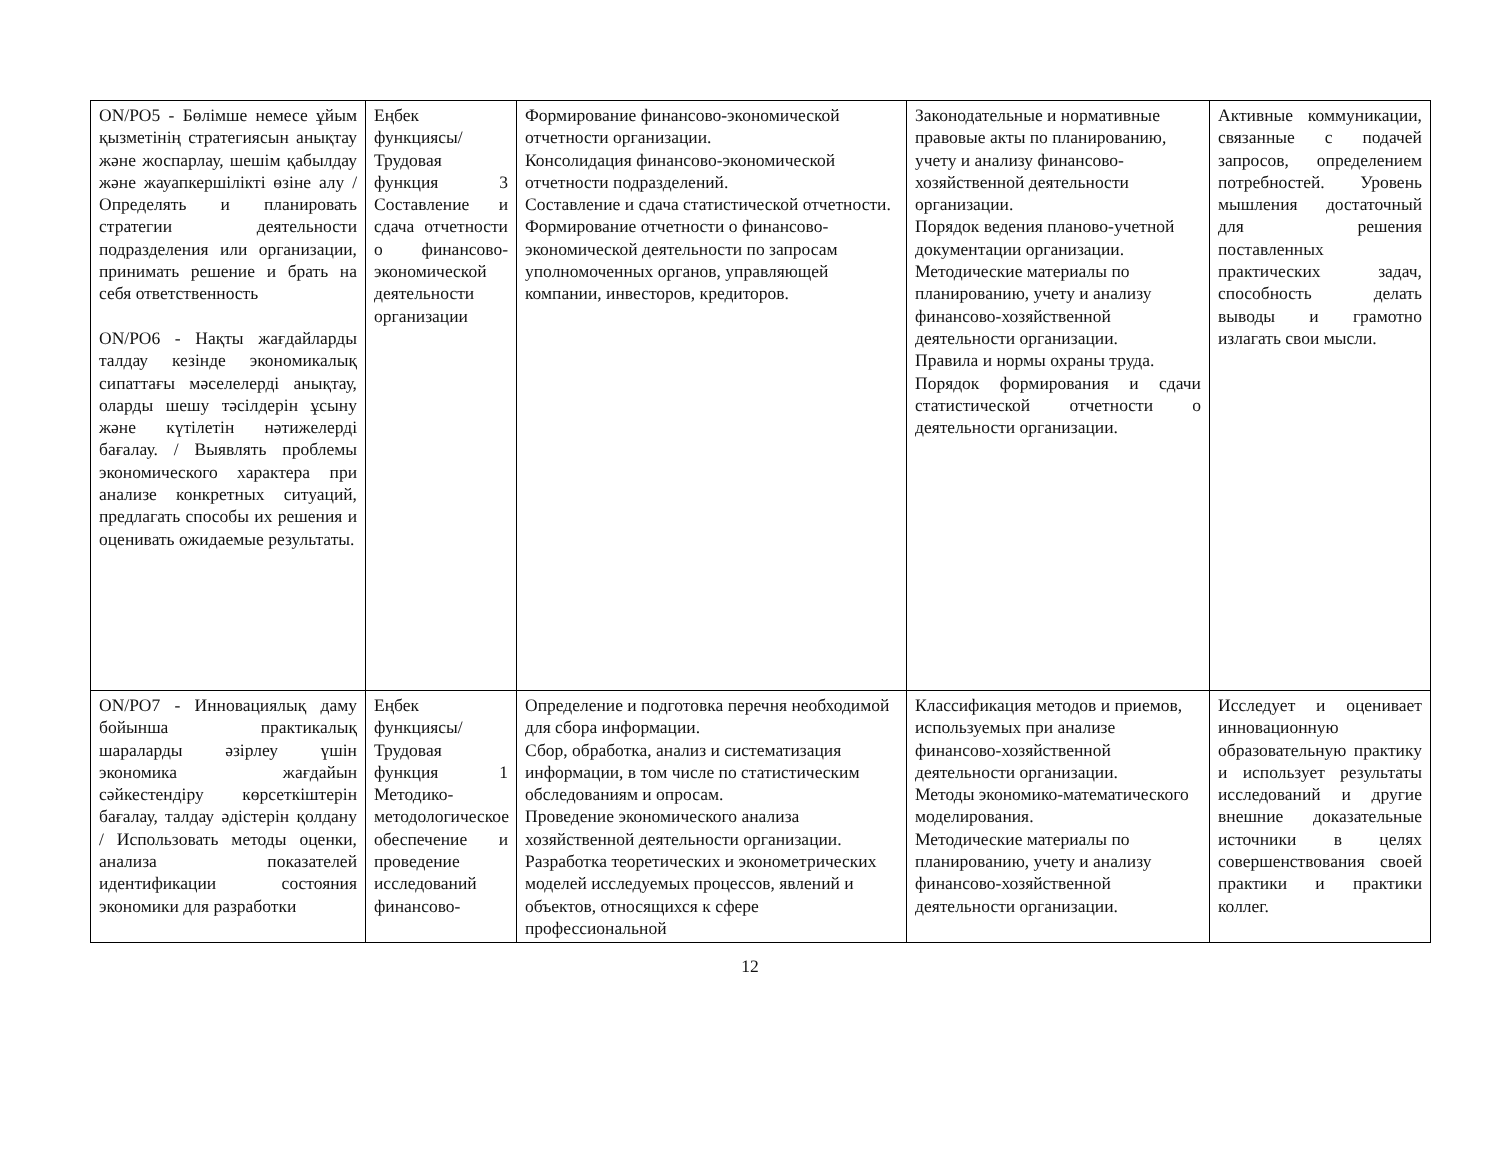| ON/PO5 - Бөлімше немесе ұйым қызметінің стратегиясын анықтау және жоспарлау, шешім қабылдау және жауапкершілікті өзіне алу / Определять и планировать стратегии деятельности подразделения или организации, принимать решение и брать на себя ответственность ON/PO6 - Нақты жағдайларды талдау кезінде экономикалық сипаттағы мәселелерді анықтау, оларды шешу тәсілдерін ұсыну және күтілетін нәтижелерді бағалау. / Выявлять проблемы экономического характера при анализе конкретных ситуаций, предлагать способы их решения и оценивать ожидаемые результаты. | Еңбек функциясы/ Трудовая функция 3 Составление и сдача отчетности о финансово-экономической деятельности организации | Формирование финансово-экономической отчетности организации. Консолидация финансово-экономической отчетности подразделений. Составление и сдача статистической отчетности. Формирование отчетности о финансово-экономической деятельности по запросам уполномоченных органов, управляющей компании, инвесторов, кредиторов. | Законодательные и нормативные правовые акты по планированию, учету и анализу финансово-хозяйственной деятельности организации. Порядок ведения планово-учетной документации организации. Методические материалы по планированию, учету и анализу финансово-хозяйственной деятельности организации. Правила и нормы охраны труда. Порядок формирования и сдачи статистической отчетности о деятельности организации. | Активные коммуникации, связанные с подачей запросов, определением потребностей. Уровень мышления достаточный для решения поставленных практических задач, способность делать выводы и грамотно излагать свои мысли. |
| ON/PO7 - Инновациялық даму бойынша практикалық шараларды әзірлеу үшін экономика жағдайын сәйкестендіру көрсеткіштерін бағалау, талдау әдістерін қолдану / Использовать методы оценки, анализа показателей идентификации состояния экономики для разработки | Еңбек функциясы/ Трудовая функция 1 Методико-методологическое обеспечение и проведение исследований финансово- | Определение и подготовка перечня необходимой для сбора информации. Сбор, обработка, анализ и систематизация информации, в том числе по статистическим обследованиям и опросам. Проведение экономического анализа хозяйственной деятельности организации. Разработка теоретических и эконометрических моделей исследуемых процессов, явлений и объектов, относящихся к сфере профессиональной | Классификация методов и приемов, используемых при анализе финансово-хозяйственной деятельности организации. Методы экономико-математического моделирования. Методические материалы по планированию, учету и анализу финансово-хозяйственной деятельности организации. | Исследует и оценивает инновационную образовательную практику и использует результаты исследований и другие внешние доказательные источники в целях совершенствования своей практики и практики коллег. |
12